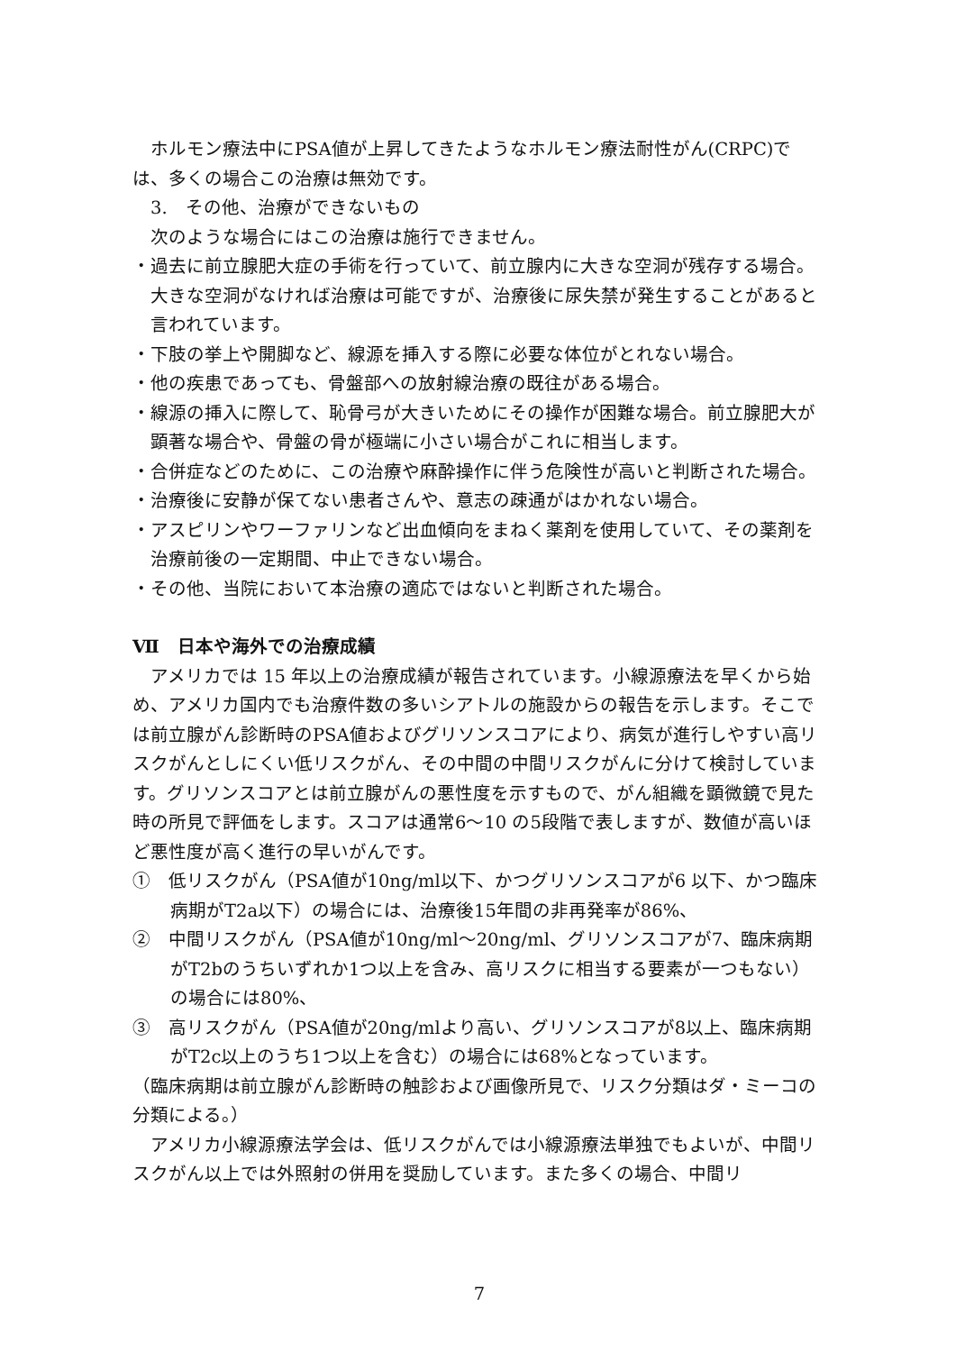ホルモン療法中にPSA値が上昇してきたようなホルモン療法耐性がん(CRPC)では、多くの場合この治療は無効です。
3.　その他、治療ができないもの
次のような場合にはこの治療は施行できません。
・過去に前立腺肥大症の手術を行っていて、前立腺内に大きな空洞が残存する場合。大きな空洞がなければ治療は可能ですが、治療後に尿失禁が発生することがあると言われています。
・下肢の挙上や開脚など、線源を挿入する際に必要な体位がとれない場合。
・他の疾患であっても、骨盤部への放射線治療の既往がある場合。
・線源の挿入に際して、恥骨弓が大きいためにその操作が困難な場合。前立腺肥大が顕著な場合や、骨盤の骨が極端に小さい場合がこれに相当します。
・合併症などのために、この治療や麻酔操作に伴う危険性が高いと判断された場合。
・治療後に安静が保てない患者さんや、意志の疎通がはかれない場合。
・アスピリンやワーファリンなど出血傾向をまねく薬剤を使用していて、その薬剤を治療前後の一定期間、中止できない場合。
・その他、当院において本治療の適応ではないと判断された場合。
Ⅶ　日本や海外での治療成績
アメリカでは 15 年以上の治療成績が報告されています。小線源療法を早くから始め、アメリカ国内でも治療件数の多いシアトルの施設からの報告を示します。そこでは前立腺がん診断時のPSA値およびグリソンスコアにより、病気が進行しやすい高リスクがんとしにくい低リスクがん、その中間の中間リスクがんに分けて検討しています。グリソンスコアとは前立腺がんの悪性度を示すもので、がん組織を顕微鏡で見た時の所見で評価をします。スコアは通常6～10 の5段階で表しますが、数値が高いほど悪性度が高く進行の早いがんです。
①　低リスクがん（PSA値が10ng/ml以下、かつグリソンスコアが6 以下、かつ臨床病期がT2a以下）の場合には、治療後15年間の非再発率が86%、
②　中間リスクがん（PSA値が10ng/ml～20ng/ml、グリソンスコアが7、臨床病期がT2bのうちいずれか1つ以上を含み、高リスクに相当する要素が一つもない）の場合には80%、
③　高リスクがん（PSA値が20ng/mlより高い、グリソンスコアが8以上、臨床病期がT2c以上のうち1つ以上を含む）の場合には68%となっています。
（臨床病期は前立腺がん診断時の触診および画像所見で、リスク分類はダ・ミーコの分類による。）
アメリカ小線源療法学会は、低リスクがんでは小線源療法単独でもよいが、中間リスクがん以上では外照射の併用を奨励しています。また多くの場合、中間リ
7